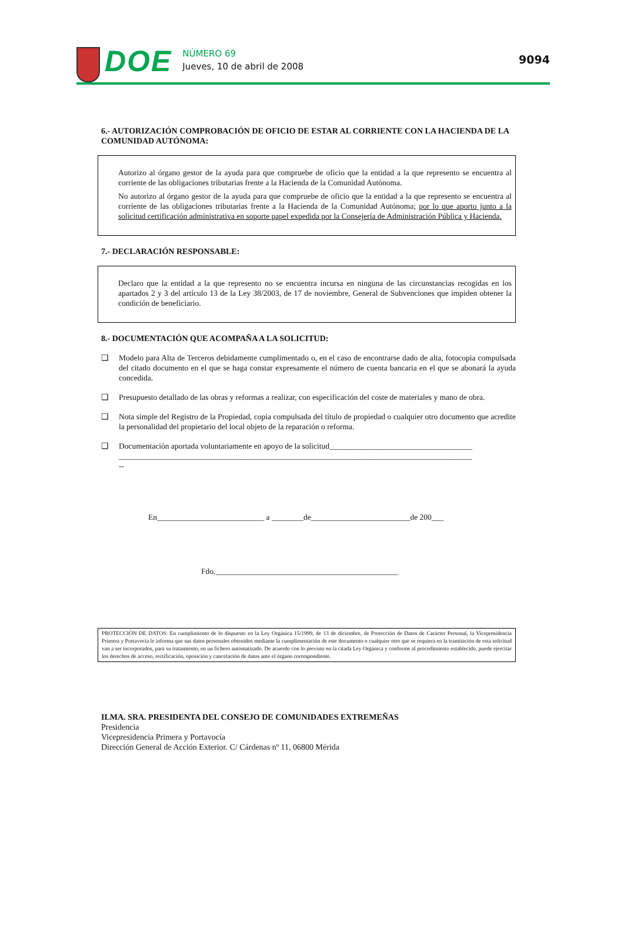DOE
NÚMERO 69
Jueves, 10 de abril de 2008
9094
6.- AUTORIZACIÓN COMPROBACIÓN DE OFICIO DE ESTAR AL CORRIENTE CON LA HACIENDA DE LA COMUNIDAD AUTÓNOMA:
Autorizo al órgano gestor de la ayuda para que compruebe de oficio que la entidad a la que represento se encuentra al corriente de las obligaciones tributarias frente a la Hacienda de la Comunidad Autónoma.
No autorizo al órgano gestor de la ayuda para que compruebe de oficio que la entidad a la que represento se encuentra al corriente de las obligaciones tributarias frente a la Hacienda de la Comunidad Autónoma; por lo que aporto junto a la solicitud certificación administrativa en soporte papel expedida por la Consejería de Administración Pública y Hacienda.
7.- DECLARACIÓN RESPONSABLE:
Declaro que la entidad a la que represento no se encuentra incursa en ninguna de las circunstancias recogidas en los apartados 2 y 3 del artículo 13 de la Ley 38/2003, de 17 de noviembre, General de Subvenciones que impiden obtener la condición de beneficiario.
8.- DOCUMENTACIÓN QUE ACOMPAÑA A LA SOLICITUD:
❑ Modelo para Alta de Terceros debidamente cumplimentado o, en el caso de encontrarse dado de alta, fotocopia compulsada del citado documento en el que se haga constar expresamente el número de cuenta bancaria en el que se abonará la ayuda concedida.
❑ Presupuesto detallado de las obras y reformas a realizar, con especificación del coste de materiales y mano de obra.
❑ Nota simple del Registro de la Propiedad, copia compulsada del título de propiedad o cualquier otro documento que acredite la personalidad del propietario del local objeto de la reparación o reforma.
❑ Documentación aportada voluntariamente en apoyo de la solicitud____________________________________
_________________________________________________________________________________________
--
En___________________________ a ________de_________________________de 200___
Fdo.______________________________________________
PROTECCIÓN DE DATOS: En cumplimiento de lo dispuesto en la Ley Orgánica 15/1999, de 13 de diciembre, de Protección de Datos de Carácter Personal, la Vicepresidencia Primera y Portavocía le informa que sus datos personales obtenidos mediante la cumplimentación de este documento o cualquier otro que se requiera en la tramitación de esta solicitud van a ser incorporados, para su tratamiento, en un fichero automatizado. De acuerdo con lo previsto en la citada Ley Orgánica y conforme al procedimiento establecido, puede ejercitar los derechos de acceso, rectificación, oposición y cancelación de datos ante el órgano correspondiente.
ILMA. SRA. PRESIDENTA DEL CONSEJO DE COMUNIDADES EXTREMEÑAS
Presidencia
Vicepresidencia Primera y Portavocía
Dirección General de Acción Exterior. C/ Cárdenas nº 11, 06800 Mérida